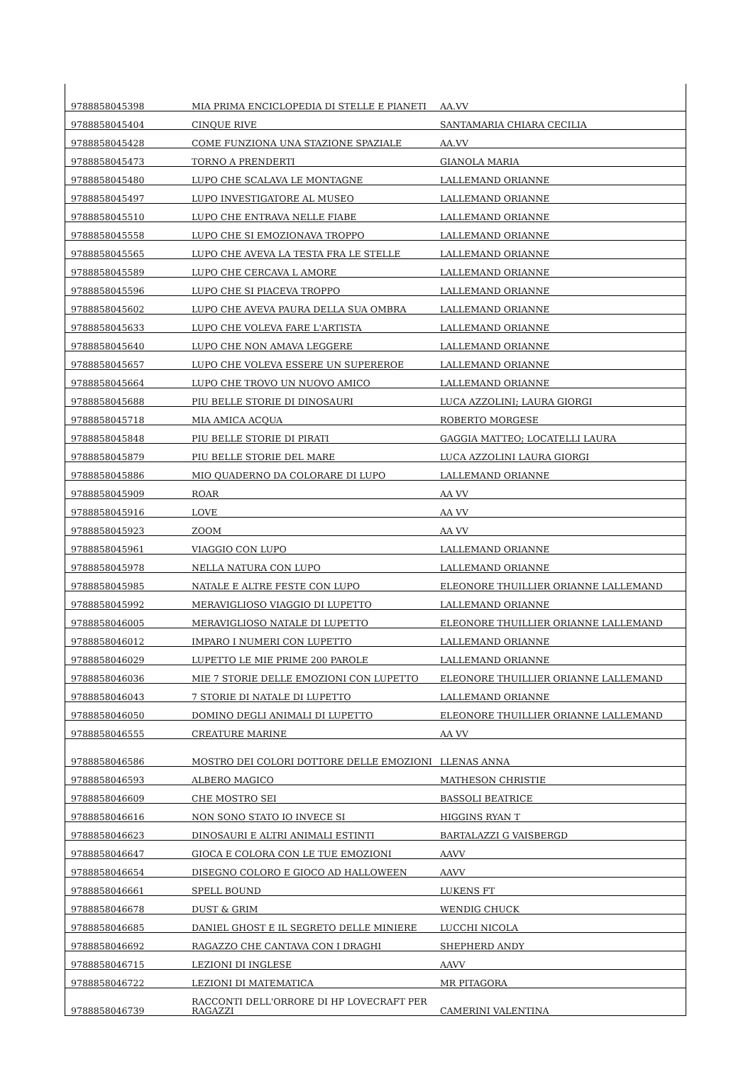| 9788858045398 | MIA PRIMA ENCICLOPEDIA DI STELLE E PIANETI | AA.VV |
| 9788858045404 | CINQUE RIVE | SANTAMARIA CHIARA CECILIA |
| 9788858045428 | COME FUNZIONA UNA STAZIONE SPAZIALE | AA.VV |
| 9788858045473 | TORNO A PRENDERTI | GIANOLA MARIA |
| 9788858045480 | LUPO CHE SCALAVA LE MONTAGNE | LALLEMAND ORIANNE |
| 9788858045497 | LUPO INVESTIGATORE AL MUSEO | LALLEMAND ORIANNE |
| 9788858045510 | LUPO CHE ENTRAVA NELLE FIABE | LALLEMAND ORIANNE |
| 9788858045558 | LUPO CHE SI EMOZIONAVA TROPPO | LALLEMAND ORIANNE |
| 9788858045565 | LUPO CHE AVEVA LA TESTA FRA LE STELLE | LALLEMAND ORIANNE |
| 9788858045589 | LUPO CHE CERCAVA L AMORE | LALLEMAND ORIANNE |
| 9788858045596 | LUPO CHE SI PIACEVA TROPPO | LALLEMAND ORIANNE |
| 9788858045602 | LUPO CHE AVEVA PAURA DELLA SUA OMBRA | LALLEMAND ORIANNE |
| 9788858045633 | LUPO CHE VOLEVA FARE L'ARTISTA | LALLEMAND ORIANNE |
| 9788858045640 | LUPO CHE NON AMAVA LEGGERE | LALLEMAND ORIANNE |
| 9788858045657 | LUPO CHE VOLEVA ESSERE UN SUPEREROE | LALLEMAND ORIANNE |
| 9788858045664 | LUPO CHE TROVO UN NUOVO AMICO | LALLEMAND ORIANNE |
| 9788858045688 | PIU BELLE STORIE DI DINOSAURI | LUCA AZZOLINI; LAURA GIORGI |
| 9788858045718 | MIA AMICA ACQUA | ROBERTO MORGESE |
| 9788858045848 | PIU BELLE STORIE DI PIRATI | GAGGIA MATTEO; LOCATELLI LAURA |
| 9788858045879 | PIU BELLE STORIE DEL MARE | LUCA AZZOLINI LAURA GIORGI |
| 9788858045886 | MIO QUADERNO DA COLORARE DI LUPO | LALLEMAND ORIANNE |
| 9788858045909 | ROAR | AA VV |
| 9788858045916 | LOVE | AA VV |
| 9788858045923 | ZOOM | AA VV |
| 9788858045961 | VIAGGIO CON LUPO | LALLEMAND ORIANNE |
| 9788858045978 | NELLA NATURA CON LUPO | LALLEMAND ORIANNE |
| 9788858045985 | NATALE E ALTRE FESTE CON LUPO | ELEONORE THUILLIER ORIANNE LALLEMAND |
| 9788858045992 | MERAVIGLIOSO VIAGGIO DI LUPETTO | LALLEMAND ORIANNE |
| 9788858046005 | MERAVIGLIOSO NATALE DI LUPETTO | ELEONORE THUILLIER ORIANNE LALLEMAND |
| 9788858046012 | IMPARO I NUMERI CON LUPETTO | LALLEMAND ORIANNE |
| 9788858046029 | LUPETTO LE MIE PRIME 200 PAROLE | LALLEMAND ORIANNE |
| 9788858046036 | MIE 7 STORIE DELLE EMOZIONI CON LUPETTO | ELEONORE THUILLIER ORIANNE LALLEMAND |
| 9788858046043 | 7 STORIE DI NATALE DI LUPETTO | LALLEMAND ORIANNE |
| 9788858046050 | DOMINO DEGLI ANIMALI DI LUPETTO | ELEONORE THUILLIER ORIANNE LALLEMAND |
| 9788858046555 | CREATURE MARINE | AA VV |
| 9788858046586 | MOSTRO DEI COLORI DOTTORE DELLE EMOZIONI | LLENAS ANNA |
| 9788858046593 | ALBERO MAGICO | MATHESON CHRISTIE |
| 9788858046609 | CHE MOSTRO SEI | BASSOLI BEATRICE |
| 9788858046616 | NON SONO STATO IO INVECE SI | HIGGINS RYAN T |
| 9788858046623 | DINOSAURI E ALTRI ANIMALI ESTINTI | BARTALAZZI G VAISBERGD |
| 9788858046647 | GIOCA E COLORA CON LE TUE EMOZIONI | AAVV |
| 9788858046654 | DISEGNO COLORO E GIOCO AD HALLOWEEN | AAVV |
| 9788858046661 | SPELL BOUND | LUKENS FT |
| 9788858046678 | DUST & GRIM | WENDIG CHUCK |
| 9788858046685 | DANIEL GHOST E IL SEGRETO DELLE MINIERE | LUCCHI NICOLA |
| 9788858046692 | RAGAZZO CHE CANTAVA CON I DRAGHI | SHEPHERD ANDY |
| 9788858046715 | LEZIONI DI INGLESE | AAVV |
| 9788858046722 | LEZIONI DI MATEMATICA | MR PITAGORA |
| 9788858046739 | RACCONTI DELL'ORRORE DI HP LOVECRAFT PER RAGAZZI | CAMERINI VALENTINA |